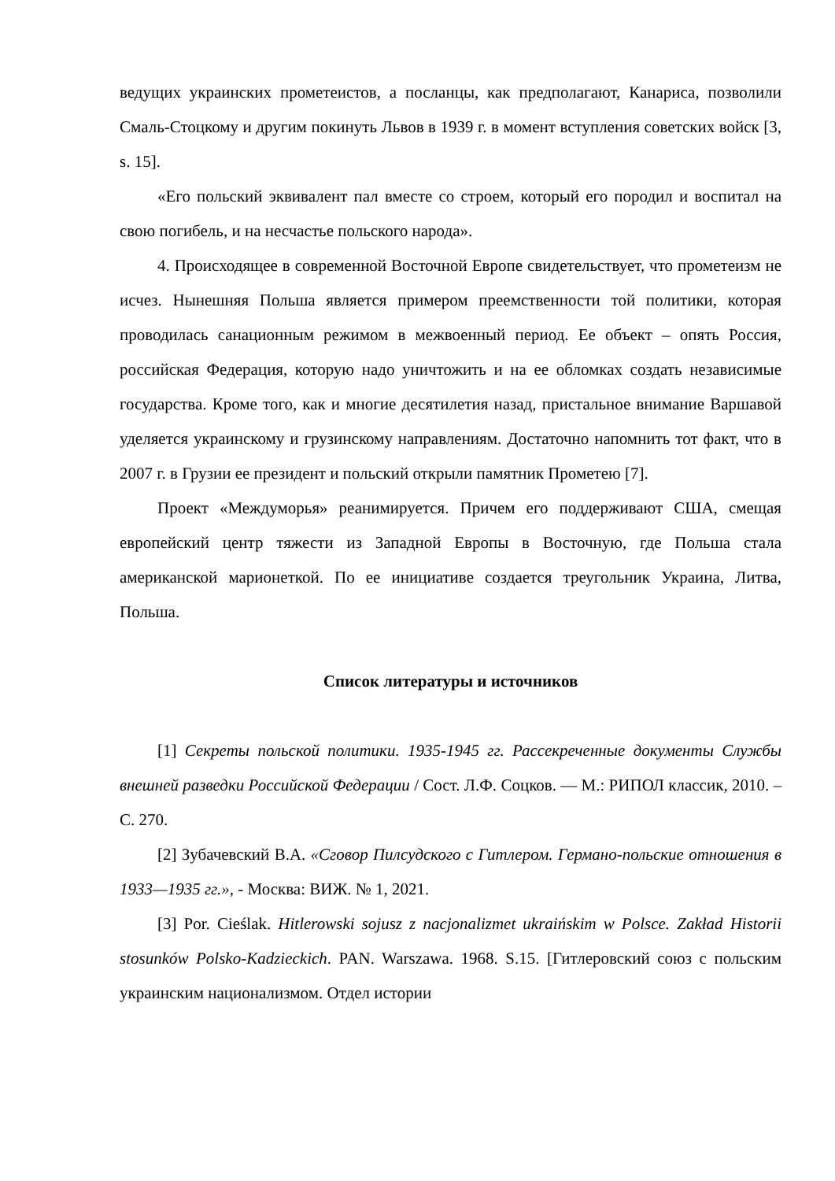ведущих украинских прометеистов, а посланцы, как предполагают, Канариса, позволили Смаль-Стоцкому и другим покинуть Львов в 1939 г. в момент вступления советских войск [3, s. 15].
«Его польский эквивалент пал вместе со строем, который его породил и воспитал на свою погибель, и на несчастье польского народа».
4. Происходящее в современной Восточной Европе свидетельствует, что прометеизм не исчез. Нынешняя Польша является примером преемственности той политики, которая проводилась санационным режимом в межвоенный период. Ее объект – опять Россия, российская Федерация, которую надо уничтожить и на ее обломках создать независимые государства. Кроме того, как и многие десятилетия назад, пристальное внимание Варшавой уделяется украинскому и грузинскому направлениям. Достаточно напомнить тот факт, что в 2007 г. в Грузии ее президент и польский открыли памятник Прометею [7].
Проект «Междуморья» реанимируется. Причем его поддерживают США, смещая европейский центр тяжести из Западной Европы в Восточную, где Польша стала американской марионеткой. По ее инициативе создается треугольник Украина, Литва, Польша.
Список литературы и источников
[1] Секреты польской политики. 1935-1945 гг. Рассекреченные документы Службы внешней разведки Российской Федерации / Сост. Л.Ф. Соцков. — М.: РИПОЛ классик, 2010. – С. 270.
[2] Зубачевский В.А. «Сговор Пилсудского с Гитлером. Германо-польские отношения в 1933—1935 гг.», - Москва: ВИЖ. № 1, 2021.
[3] Por. Cieślak. Hitlerowski sojusz z nacjonalizmet ukraińskim w Polsce. Zakład Historii stosunków Polsko-Kadzieckich. PAN. Warszawa. 1968. S.15. [Гитлеровский союз с польским украинским национализмом. Отдел истории